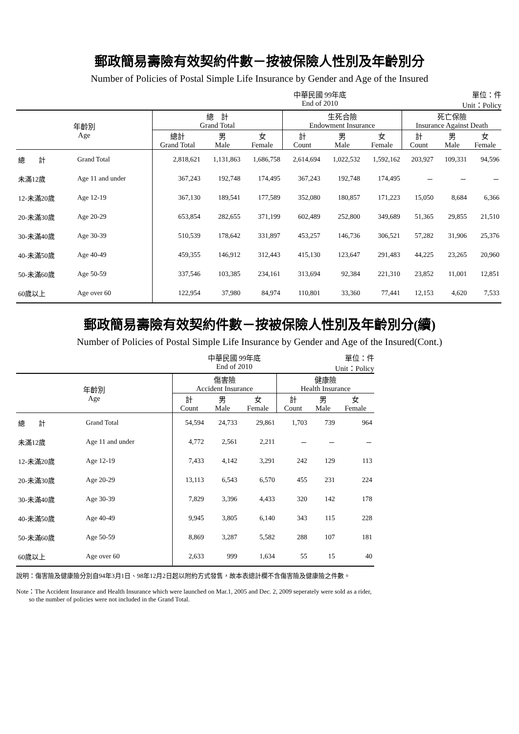郵政簡易壽險有效契約件數－按被保險人性別及年齡別分
Number of Policies of Postal Simple Life Insurance by Gender and Age of the Insured
中華民國 99年底
End of 2010 單位：件
Unit：Policy
| 年齡別 Age | | 總 計 Grand Total | | | 生死合險 Endowment Insurance | | | 死亡保險 Insurance Against Death | | |
| --- | --- | --- | --- | --- | --- | --- | --- | --- | --- | --- |
| | | 總計 Grand Total | 男 Male | 女 Female | 計 Count | 男 Male | 女 Female | 計 Count | 男 Male | 女 Female |
| 總 計 | Grand Total | 2,818,621 | 1,131,863 | 1,686,758 | 2,614,694 | 1,022,532 | 1,592,162 | 203,927 | 109,331 | 94,596 |
| 未滿12歲 | Age 11 and under | 367,243 | 192,748 | 174,495 | 367,243 | 192,748 | 174,495 | － | － | － |
| 12-未滿20歲 | Age 12-19 | 367,130 | 189,541 | 177,589 | 352,080 | 180,857 | 171,223 | 15,050 | 8,684 | 6,366 |
| 20-未滿30歲 | Age 20-29 | 653,854 | 282,655 | 371,199 | 602,489 | 252,800 | 349,689 | 51,365 | 29,855 | 21,510 |
| 30-未滿40歲 | Age 30-39 | 510,539 | 178,642 | 331,897 | 453,257 | 146,736 | 306,521 | 57,282 | 31,906 | 25,376 |
| 40-未滿50歲 | Age 40-49 | 459,355 | 146,912 | 312,443 | 415,130 | 123,647 | 291,483 | 44,225 | 23,265 | 20,960 |
| 50-未滿60歲 | Age 50-59 | 337,546 | 103,385 | 234,161 | 313,694 | 92,384 | 221,310 | 23,852 | 11,001 | 12,851 |
| 60歲以上 | Age over 60 | 122,954 | 37,980 | 84,974 | 110,801 | 33,360 | 77,441 | 12,153 | 4,620 | 7,533 |
郵政簡易壽險有效契約件數－按被保險人性別及年齡別分(續)
Number of Policies of Postal Simple Life Insurance by Gender and Age of the Insured(Cont.)
中華民國 99年底
End of 2010 單位：件
Unit：Policy
| 年齡別 Age | | 傷害險 Accident Insurance | | | 健康險 Health Insurance | | |
| --- | --- | --- | --- | --- | --- | --- | --- |
| | | 計 Count | 男 Male | 女 Female | 計 Count | 男 Male | 女 Female |
| 總 計 | Grand Total | 54,594 | 24,733 | 29,861 | 1,703 | 739 | 964 |
| 未滿12歲 | Age 11 and under | 4,772 | 2,561 | 2,211 | － | － | － |
| 12-未滿20歲 | Age 12-19 | 7,433 | 4,142 | 3,291 | 242 | 129 | 113 |
| 20-未滿30歲 | Age 20-29 | 13,113 | 6,543 | 6,570 | 455 | 231 | 224 |
| 30-未滿40歲 | Age 30-39 | 7,829 | 3,396 | 4,433 | 320 | 142 | 178 |
| 40-未滿50歲 | Age 40-49 | 9,945 | 3,805 | 6,140 | 343 | 115 | 228 |
| 50-未滿60歲 | Age 50-59 | 8,869 | 3,287 | 5,582 | 288 | 107 | 181 |
| 60歲以上 | Age over 60 | 2,633 | 999 | 1,634 | 55 | 15 | 40 |
說明：傷害險及健康險分別自94年3月1日、98年12月2日起以附約方式發售，故本表總計欄不含傷害險及健康險之件數。
Note：The Accident Insurance and Health Insurance which were launched on Mar.1, 2005 and Dec. 2, 2009 seperately were sold as a rider,
so the number of policies were not included in the Grand Total.